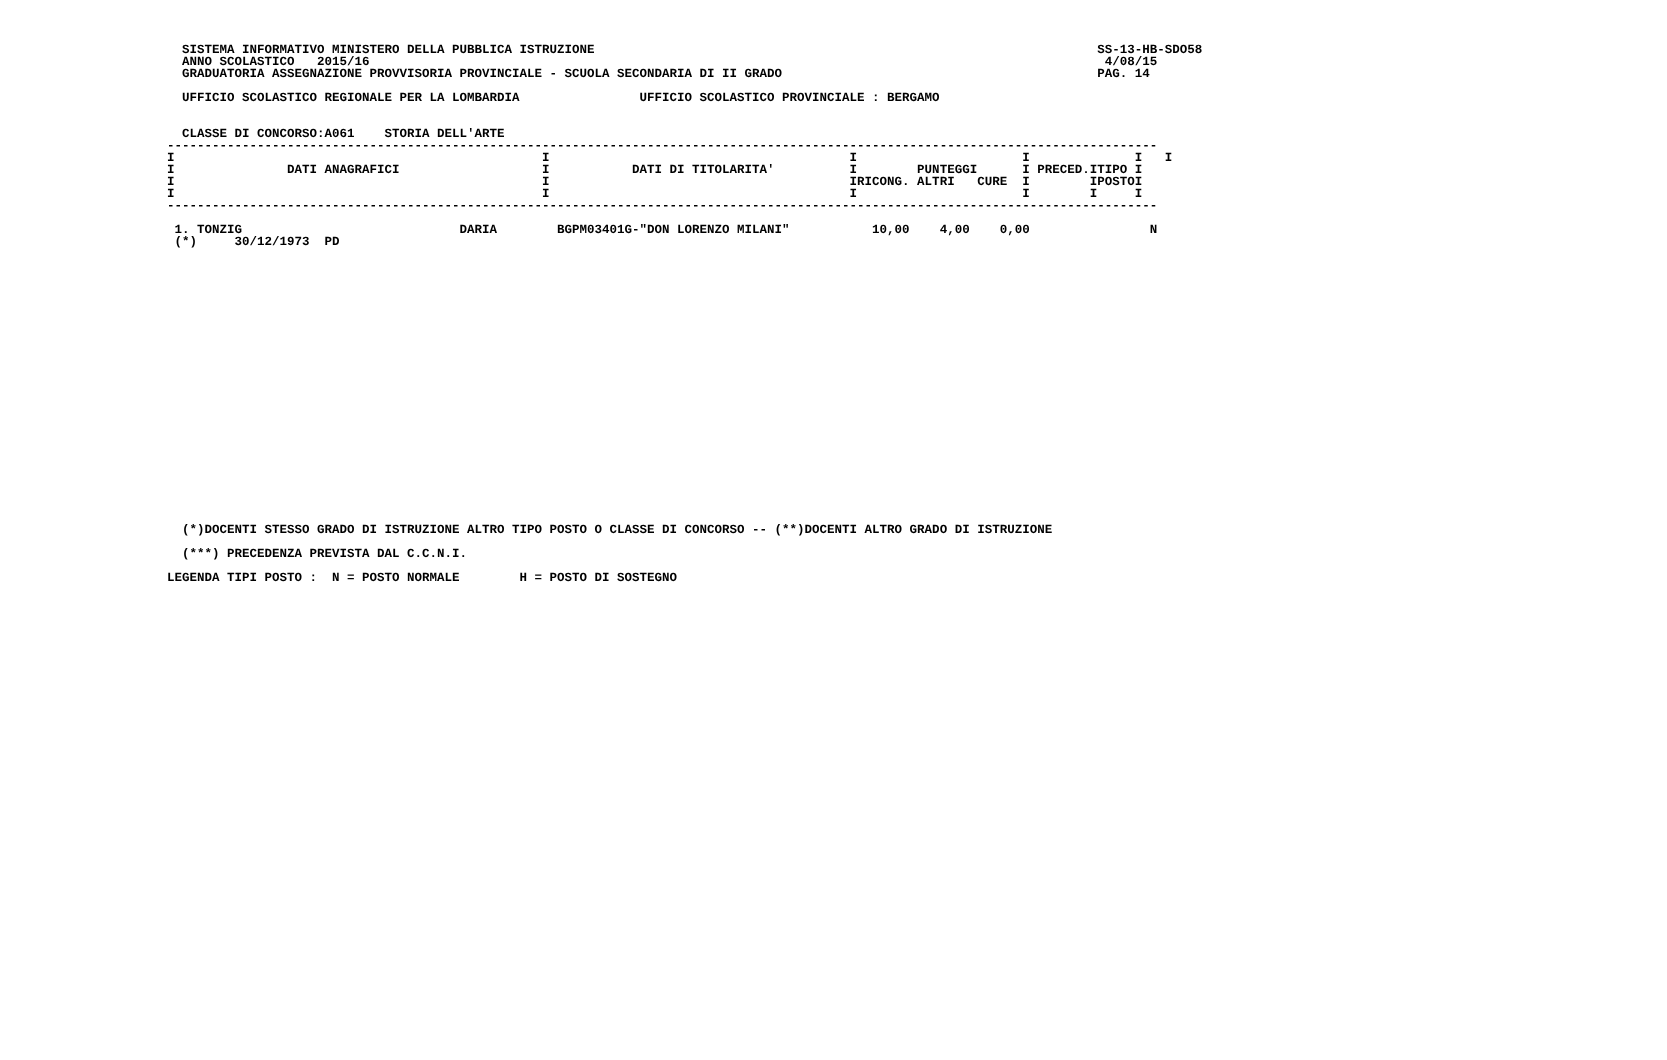SISTEMA INFORMATIVO MINISTERO DELLA PUBBLICA ISTRUZIONE                                                                   SS-13-HB-SDO58
  ANNO SCOLASTICO   2015/16                                                                                                  4/08/15
  GRADUATORIA ASSEGNAZIONE PROVVISORIA PROVINCIALE - SCUOLA SECONDARIA DI II GRADO                                          PAG. 14

  UFFICIO SCOLASTICO REGIONALE PER LA LOMBARDIA                UFFICIO SCOLASTICO PROVINCIALE : BERGAMO


  CLASSE DI CONCORSO:A061    STORIA DELL'ARTE
------------------------------------------------------------------------------------------------------------------------------------
I                                                 I                                        I                      I              I   I
I               DATI ANAGRAFICI                   I           DATI DI TITOLARITA'          I        PUNTEGGI      I PRECED.ITIPO I
I                                                 I                                        IRICONG. ALTRI   CURE  I        IPOSTOI
I                                                 I                                        I                      I        I     I
------------------------------------------------------------------------------------------------------------------------------------

 1. TONZIG                             DARIA        BGPM03401G-"DON LORENZO MILANI"           10,00    4,00    0,00                N
 (*)     30/12/1973  PD























  (*)DOCENTI STESSO GRADO DI ISTRUZIONE ALTRO TIPO POSTO O CLASSE DI CONCORSO -- (**)DOCENTI ALTRO GRADO DI ISTRUZIONE

  (***) PRECEDENZA PREVISTA DAL C.C.N.I.

LEGENDA TIPI POSTO :  N = POSTO NORMALE        H = POSTO DI SOSTEGNO